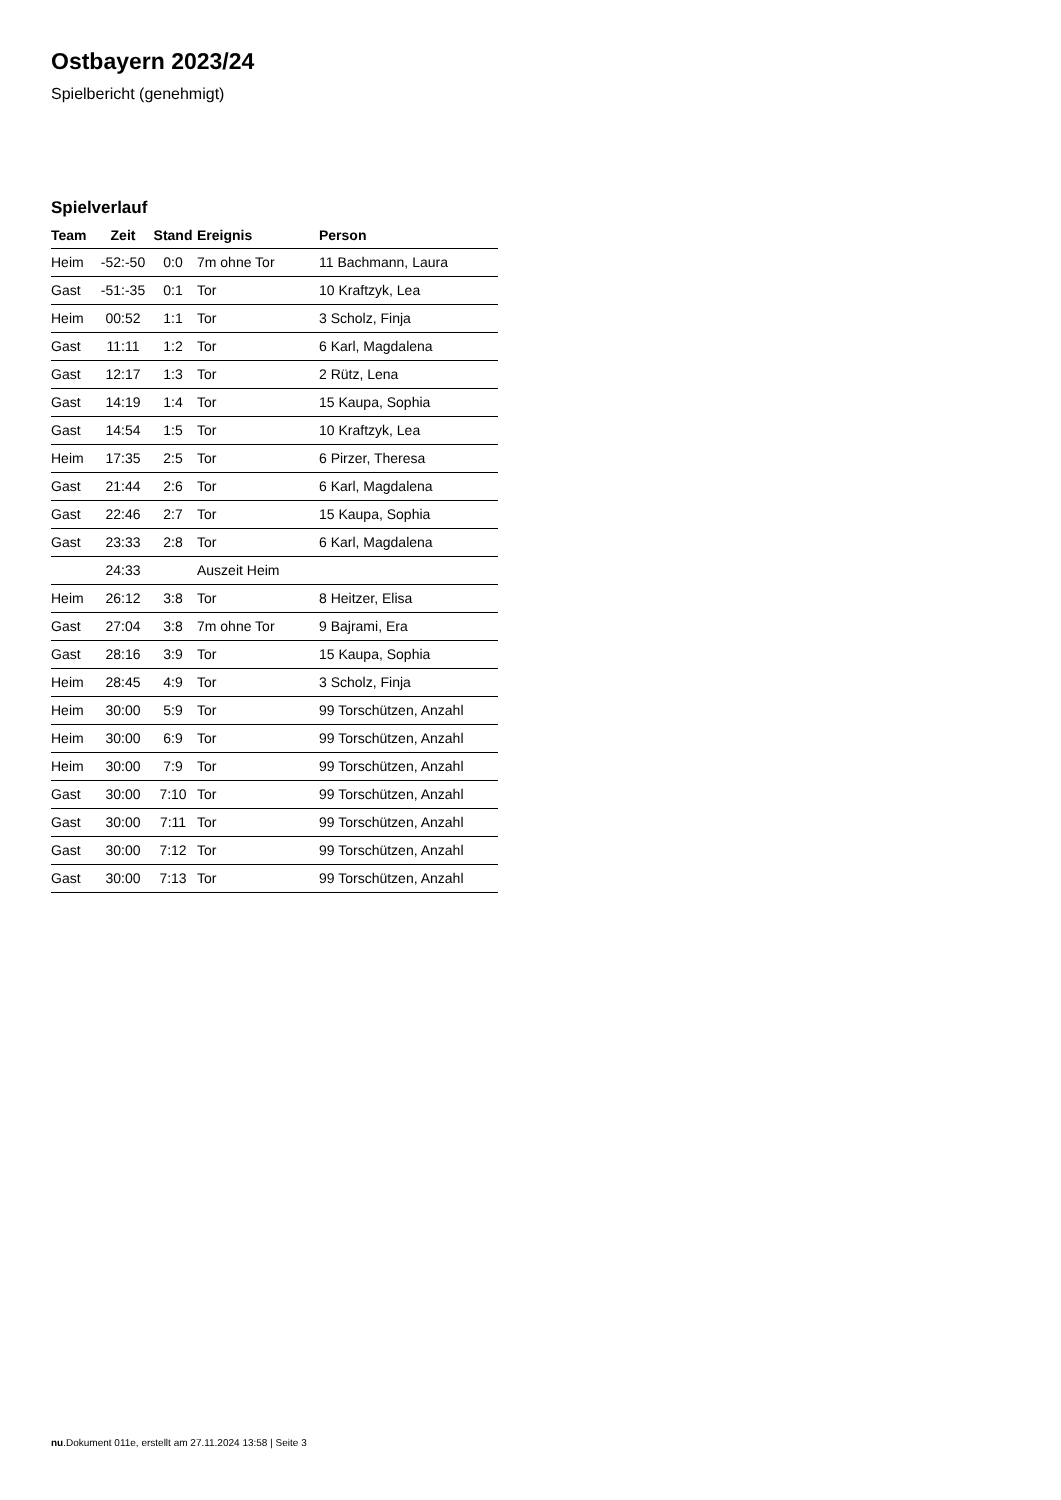Ostbayern 2023/24
Spielbericht (genehmigt)
Spielverlauf
| Team | Zeit | Stand | Ereignis | Person |
| --- | --- | --- | --- | --- |
| Heim | -52:-50 | 0:0 | 7m ohne Tor | 11 Bachmann, Laura |
| Gast | -51:-35 | 0:1 | Tor | 10 Kraftzyk, Lea |
| Heim | 00:52 | 1:1 | Tor | 3 Scholz, Finja |
| Gast | 11:11 | 1:2 | Tor | 6 Karl, Magdalena |
| Gast | 12:17 | 1:3 | Tor | 2 Rütz, Lena |
| Gast | 14:19 | 1:4 | Tor | 15 Kaupa, Sophia |
| Gast | 14:54 | 1:5 | Tor | 10 Kraftzyk, Lea |
| Heim | 17:35 | 2:5 | Tor | 6 Pirzer, Theresa |
| Gast | 21:44 | 2:6 | Tor | 6 Karl, Magdalena |
| Gast | 22:46 | 2:7 | Tor | 15 Kaupa, Sophia |
| Gast | 23:33 | 2:8 | Tor | 6 Karl, Magdalena |
| | 24:33 | | Auszeit Heim | |
| Heim | 26:12 | 3:8 | Tor | 8 Heitzer, Elisa |
| Gast | 27:04 | 3:8 | 7m ohne Tor | 9 Bajrami, Era |
| Gast | 28:16 | 3:9 | Tor | 15 Kaupa, Sophia |
| Heim | 28:45 | 4:9 | Tor | 3 Scholz, Finja |
| Heim | 30:00 | 5:9 | Tor | 99 Torschützen, Anzahl |
| Heim | 30:00 | 6:9 | Tor | 99 Torschützen, Anzahl |
| Heim | 30:00 | 7:9 | Tor | 99 Torschützen, Anzahl |
| Gast | 30:00 | 7:10 | Tor | 99 Torschützen, Anzahl |
| Gast | 30:00 | 7:11 | Tor | 99 Torschützen, Anzahl |
| Gast | 30:00 | 7:12 | Tor | 99 Torschützen, Anzahl |
| Gast | 30:00 | 7:13 | Tor | 99 Torschützen, Anzahl |
nu.Dokument 011e, erstellt am 27.11.2024 13:58 | Seite 3